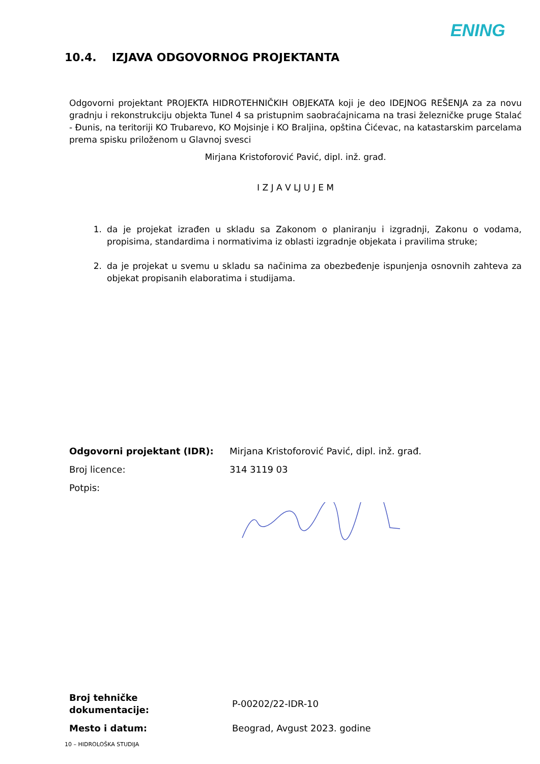ENING
10.4. IZJAVA ODGOVORNOG PROJEKTANTA
Odgovorni projektant PROJEKTA HIDROTEHNIČKIH OBJEKATA koji je deo IDEJNOG REŠENJA za za novu gradnju i rekonstrukciju objekta Tunel 4 sa pristupnim saobraćajnicama na trasi železničke pruge Stalać - Đunis, na teritoriji KO Trubarevo, KO Mojsinje i KO Braljina, opština Ćićevac, na katastarskim parcelama prema spisku priloženom u Glavnoj svesci
Mirjana Kristoforović Pavić, dipl. inž. građ.
I Z J A V LJ U J E M
1. da je projekat izrađen u skladu sa Zakonom o planiranju i izgradnji, Zakonu o vodama, propisima, standardima i normativima iz oblasti izgradnje objekata i pravilima struke;
2. da je projekat u svemu u skladu sa načinima za obezbeđenje ispunjenja osnovnih zahteva za objekat propisanih elaboratima i studijama.
| Odgovorni projektant (IDR): | Mirjana Kristoforović Pavić, dipl. inž. građ. |
| Broj licence: | 314 3119 03 |
| Potpis: | |
| Broj tehničke dokumentacije: | P-00202/22-IDR-10 |
| Mesto i datum: | Beograd, Avgust 2023. godine |
10 – HIDROLOŠKA STUDIJA